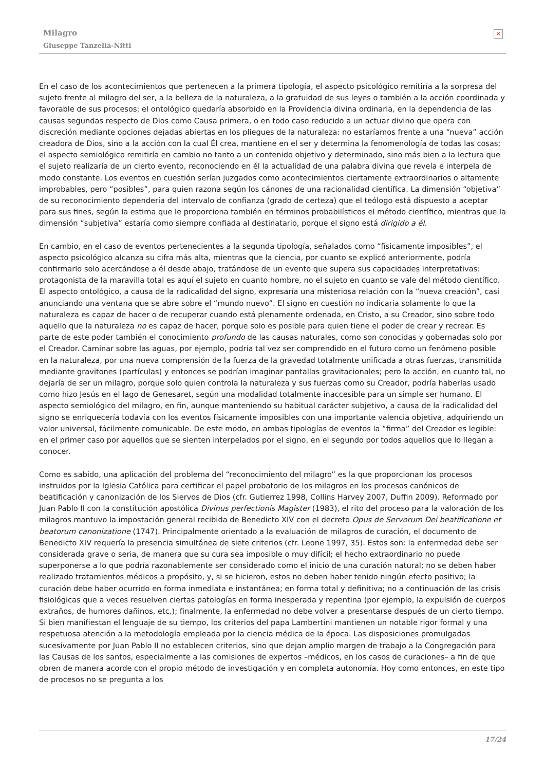Milagro
Giuseppe Tanzella-Nitti
×
En el caso de los acontecimientos que pertenecen a la primera tipología, el aspecto psicológico remitiría a la sorpresa del sujeto frente al milagro del ser, a la belleza de la naturaleza, a la gratuidad de sus leyes o también a la acción coordinada y favorable de sus procesos; el ontológico quedaría absorbido en la Providencia divina ordinaria, en la dependencia de las causas segundas respecto de Dios como Causa primera, o en todo caso reducido a un actuar divino que opera con discreción mediante opciones dejadas abiertas en los pliegues de la naturaleza: no estaríamos frente a una “nueva” acción creadora de Dios, sino a la acción con la cual Él crea, mantiene en el ser y determina la fenomenología de todas las cosas; el aspecto semiológico remitiría en cambio no tanto a un contenido objetivo y determinado, sino más bien a la lectura que el sujeto realizaría de un cierto evento, reconociendo en él la actualidad de una palabra divina que revela e interpela de modo constante. Los eventos en cuestión serían juzgados como acontecimientos ciertamente extraordinarios o altamente improbables, pero “posibles”, para quien razona según los cánones de una racionalidad científica. La dimensión “objetiva” de su reconocimiento dependería del intervalo de confianza (grado de certeza) que el teólogo está dispuesto a aceptar para sus fines, según la estima que le proporciona también en términos probabilísticos el método científico, mientras que la dimensión “subjetiva” estaría como siempre confiada al destinatario, porque el signo está dirigido a él.
En cambio, en el caso de eventos pertenecientes a la segunda tipología, señalados como “físicamente imposibles”, el aspecto psicológico alcanza su cifra más alta, mientras que la ciencia, por cuanto se explicó anteriormente, podría confirmarlo solo acercándose a él desde abajo, tratándose de un evento que supera sus capacidades interpretativas: protagonista de la maravilla total es aquí el sujeto en cuanto hombre, no el sujeto en cuanto se vale del método científico. El aspecto ontológico, a causa de la radicalidad del signo, expresaría una misteriosa relación con la “nueva creación”, casi anunciando una ventana que se abre sobre el “mundo nuevo”. El signo en cuestión no indicaría solamente lo que la naturaleza es capaz de hacer o de recuperar cuando está plenamente ordenada, en Cristo, a su Creador, sino sobre todo aquello que la naturaleza no es capaz de hacer, porque solo es posible para quien tiene el poder de crear y recrear. Es parte de este poder también el conocimiento profundo de las causas naturales, como son conocidas y gobernadas solo por el Creador. Caminar sobre las aguas, por ejemplo, podría tal vez ser comprendido en el futuro como un fenómeno posible en la naturaleza, por una nueva comprensión de la fuerza de la gravedad totalmente unificada a otras fuerzas, transmitida mediante gravitones (partículas) y entonces se podrían imaginar pantallas gravitacionales; pero la acción, en cuanto tal, no dejaría de ser un milagro, porque solo quien controla la naturaleza y sus fuerzas como su Creador, podría haberlas usado como hizo Jesús en el lago de Genesaret, según una modalidad totalmente inaccesible para un simple ser humano. El aspecto semiológico del milagro, en fin, aunque manteniendo su habitual carácter subjetivo, a causa de la radicalidad del signo se enriquecería todavía con los eventos físicamente imposibles con una importante valencia objetiva, adquiriendo un valor universal, fácilmente comunicable. De este modo, en ambas tipologías de eventos la “firma” del Creador es legible: en el primer caso por aquellos que se sienten interpelados por el signo, en el segundo por todos aquellos que lo llegan a conocer.
Como es sabido, una aplicación del problema del “reconocimiento del milagro” es la que proporcionan los procesos instruidos por la Iglesia Católica para certificar el papel probatorio de los milagros en los procesos canónicos de beatificación y canonización de los Siervos de Dios (cfr. Gutierrez 1998, Collins Harvey 2007, Duffin 2009). Reformado por Juan Pablo II con la constitución apostólica Divinus perfectionis Magister (1983), el rito del proceso para la valoración de los milagros mantuvo la impostación general recibida de Benedicto XIV con el decreto Opus de Servorum Dei beatificatione et beatorum canonizatione (1747). Principalmente orientado a la evaluación de milagros de curación, el documento de Benedicto XIV requería la presencia simultánea de siete criterios (cfr. Leone 1997, 35). Estos son: la enfermedad debe ser considerada grave o seria, de manera que su cura sea imposible o muy difícil; el hecho extraordinario no puede superponerse a lo que podría razonablemente ser considerado como el inicio de una curación natural; no se deben haber realizado tratamientos médicos a propósito, y, si se hicieron, estos no deben haber tenido ningún efecto positivo; la curación debe haber ocurrido en forma inmediata e instantánea; en forma total y definitiva; no a continuación de las crisis fisiológicas que a veces resuelven ciertas patologías en forma inesperada y repentina (por ejemplo, la expulsión de cuerpos extraños, de humores dañinos, etc.); finalmente, la enfermedad no debe volver a presentarse después de un cierto tiempo. Si bien manifiestan el lenguaje de su tiempo, los criterios del papa Lambertini mantienen un notable rigor formal y una respetuosa atención a la metodología empleada por la ciencia médica de la época. Las disposiciones promulgadas sucesivamente por Juan Pablo II no establecen criterios, sino que dejan amplio margen de trabajo a la Congregación para las Causas de los santos, especialmente a las comisiones de expertos –médicos, en los casos de curaciones– a fin de que obren de manera acorde con el propio método de investigación y en completa autonomía. Hoy como entonces, en este tipo de procesos no se pregunta a los
17/24